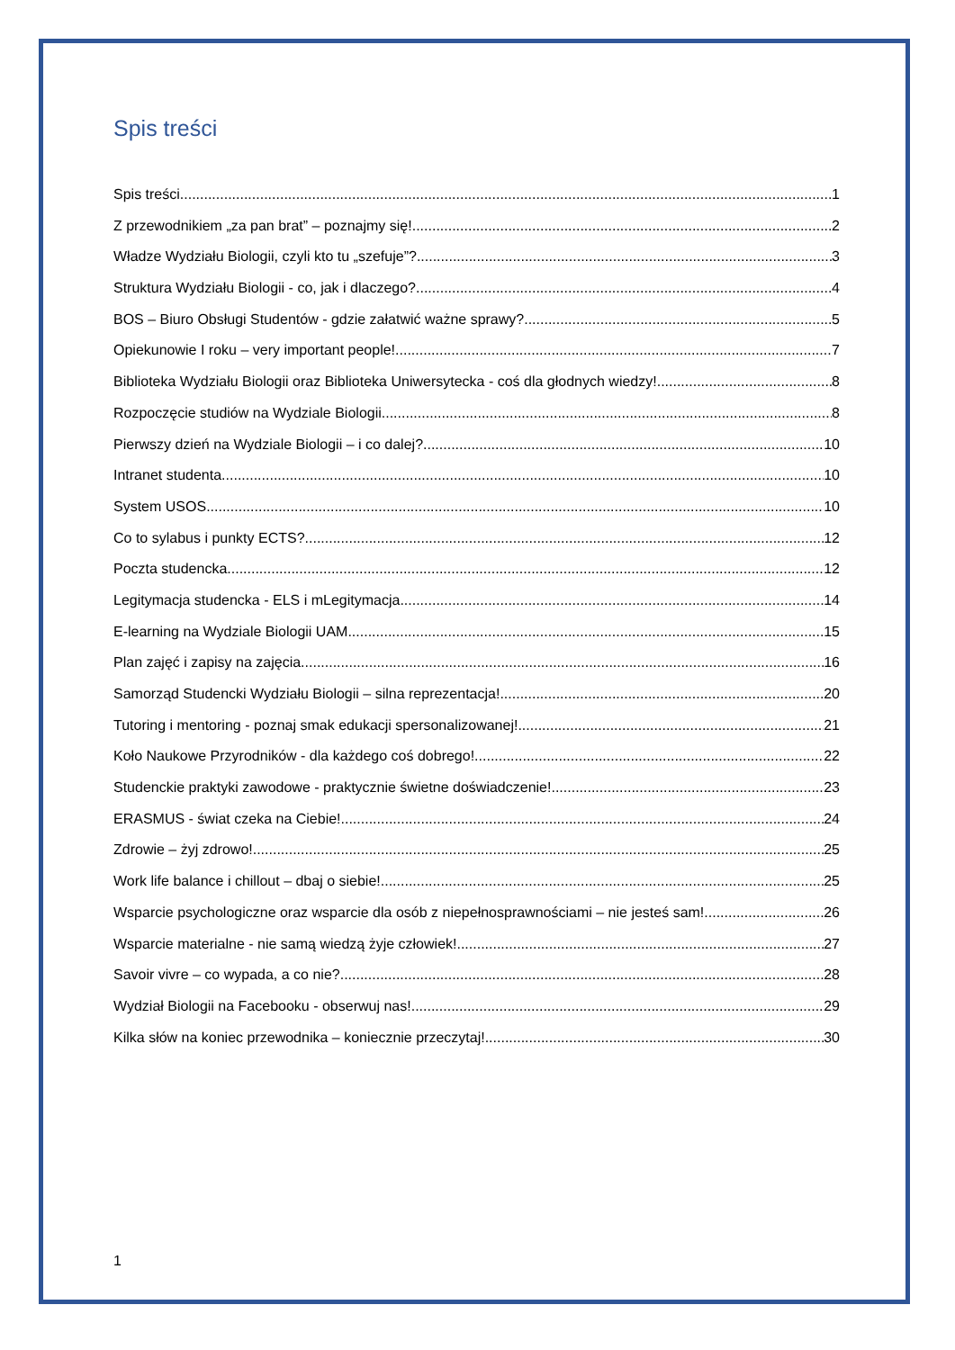Spis treści
Spis treści 1
Z przewodnikiem „za pan brat” – poznajmy się! 2
Władze Wydziału Biologii, czyli kto tu „szefuje”? 3
Struktura Wydziału Biologii - co, jak i dlaczego? 4
BOS – Biuro Obsługi Studentów - gdzie załatwić ważne sprawy? 5
Opiekunowie I roku – very important people! 7
Biblioteka Wydziału Biologii oraz Biblioteka Uniwersytecka - coś dla głodnych wiedzy! 8
Rozpoczęcie studiów na Wydziale Biologii 8
Pierwszy dzień na Wydziale Biologii – i co dalej? 10
Intranet studenta 10
System USOS 10
Co to sylabus i punkty ECTS? 12
Poczta studencka 12
Legitymacja studencka - ELS i mLegitymacja 14
E-learning na Wydziale Biologii UAM 15
Plan zajęć i zapisy na zajęcia 16
Samorząd Studencki Wydziału Biologii – silna reprezentacja! 20
Tutoring i mentoring - poznaj smak edukacji spersonalizowanej! 21
Koło Naukowe Przyrodników - dla każdego coś dobrego! 22
Studenckie praktyki zawodowe - praktycznie świetne doświadczenie! 23
ERASMUS - świat czeka na Ciebie! 24
Zdrowie – żyj zdrowo! 25
Work life balance i chillout – dbaj o siebie! 25
Wsparcie psychologiczne oraz wsparcie dla osób z niepełnosprawnościami – nie jesteś sam! 26
Wsparcie materialne - nie samą wiedzą żyje człowiek! 27
Savoir vivre – co wypada, a co nie? 28
Wydział Biologii na Facebooku - obserwuj nas! 29
Kilka słów na koniec przewodnika – koniecznie przeczytaj! 30
1